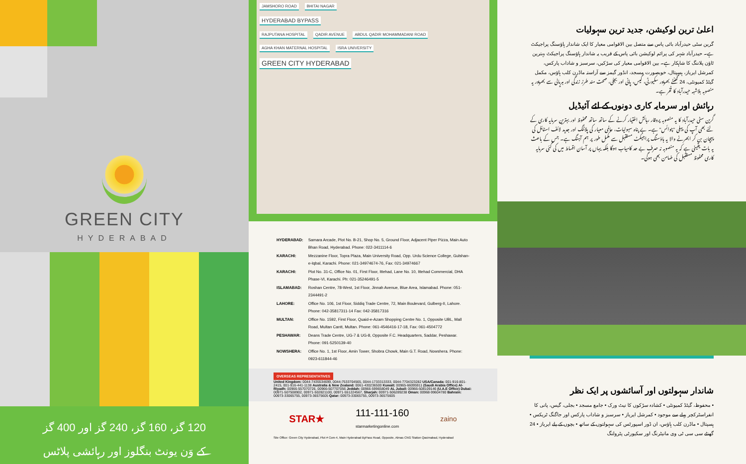GREEN CITY
HYDERABAD
120 گز، 160 گز، 240 گز اور 400 گز
کے وَن یونٹ بنگلوز اور رہائشی پلاٹس
JAMSHORO ROAD BHITAI NAGAR
HYDERABAD BYPASS
RAJPUTANA HOSPITAL QADIR AVENUE ABDUL QADIR MOHAMMADANI ROAD
AGHA KHAN MATERNAL HOSPITAL ISRA UNIVERSITY
GREEN CITY HYDERABAD
| HYDERABAD: | Samara Arcade, Plot No. B-21, Shop No. 5, Ground Floor, Adjacent Piper Pizza, Main Auto Bhan Road, Hyderabad. Phone: 022-3411114-6 |
| KARACHI: | Mezzanine Floor, Topra Plaza, Main University Road, Opp. Urdu Science College, Gulshan-e-Iqbal, Karachi. Phone: 021-34974674-76, Fax: 021-34974667 |
| KARACHI: | Plot No. 31-C, Office No. 01, First Floor, Ittehad, Lane No. 10, Ittehad Commercial, DHA Phase-VI, Karachi. Ph: 021-35246491-5 |
| ISLAMABAD: | Roshan Centre, 78-West, 1st Floor, Jinnah Avenue, Blue Area, Islamabad. Phone: 051-2344491-2 |
| LAHORE: | Office No. 106, 1st Floor, Siddiq Trade Centre, 72, Main Boulevard, Gulberg-II, Lahore. Phone: 042-35817311-14 Fax: 042-35817316 |
| MULTAN: | Office No. 1592, First Floor, Quaid-e-Azam Shopping Centre No. 1, Opposite UBL, Mall Road, Multan Cantt, Multan. Phone: 061-4546416-17-18, Fax: 061-4504772 |
| PESHAWAR: | Deans Trade Centre, UG-7 & UG-8, Opposite F.C. Headquarters, Saddar, Peshawar. Phone: 091-5250139-40 |
| NOWSHERA: | Office No. 1, 1st Floor, Amin Tower, Shobra Chowk, Main G.T. Road, Nowshera. Phone: 0923-611844-46 |
OVERSEAS REPRESENTATIVES
United Kingdom: 0044-7435534699, 0044-7533704565, 0044-1733313333, 0044-7704323282 USA/Canada: 001-916-801-2415, 001-916-441-1138 Australia & New Zealand: 0061-430236500 Kuwait: 00965-66095911 (Saudi Arabia Office) Al-Riyadh: 00966-557070726, 00966-507707056 Jeddah: 00966-599658049 AL Jubail: 00966-508109146 (U.A.E Office) Dubai: 00971-507508902, 00971-502821100, 00971-551224567, Sharjah: 00971-506289238 Oman: 00968-99604780 Bahrain: 00973-33065755, 00973-36575605 Qatar: 00973-33065755, 00973-36575605
STAR★ 111-111-160
starmarketingonline.com zaino
Site Office: Green City Hyderabad, Plot # Com-4, Main Hyderabad ByPass Road, Opposite, Almas CNG Station Qasimabad, Hyderabad
اعلیٰ ترین لوکیشن، جدید ترین سہولیات
گرین سٹی حیدرآباد بائی پاس سے متصل بین الاقوامی معیار کا ایک شاندار ہاؤسنگ پراجیکٹ ہے۔ حیدرآباد شہر کی پرائم لوکیشن بائی پاس کے قریب یہ شاندار ہاؤسنگ پراجیکٹ بہترین ٹاؤن پلاننگ کا شاہکار ہے۔ بین الاقوامی معیار کی سڑکیں، سرسبز و شاداب پارکس، کمرشل ایریاز، ہسپتال، خوبصورت مسجد، انڈور گیمز سے آراستہ ماڈرن کلب ہاؤس، مکمل گیٹڈ کمیونٹی، 24 گھنٹے بھرپور سکیورٹی، گیس، پانی اور بجلی، صحت مند طرز زندگی اور ہریالی سے بھرپور یہ منصوبہ بلاشبہ حیدرآباد کا فخر ہے۔
رہائش اور سرمایہ کاری دونوں کے لئے آئیڈیل
گرین سٹی حیدرآباد کا یہ منصوبہ پروقار رہائش اختیار کرنے کے ساتھ ساتھ محفوظ اور بہترین سرمایہ کاری کے لئے بھی آپ کی پہلی "چوائس" ہے۔ بے پناہ سہولیات، عالمی معیار کی پلاننگ اور جدید لائف اسٹائل کی پہچان بن کر ابھرنے والا یہ ہاؤسنگ پراجیکٹ مستقبل سے مکمل طور پر ہم آہنگ ہے۔ جس کے باعث یہ بات یقینی ہے کہ یہ منصوبہ نہ صرف بے حد کامیاب ہوگا بلکہ یہاں پر آسان اقساط میں کی گئی سرمایہ کاری محفوظ مستقبل کی ضامن بھی ہوگی۔
شاندار سہولتوں اور آسائشوں پر ایک نظر
• محفوظ، گیٹڈ کمیونٹی • کشادہ سڑکوں کا نیٹ ورک • جامع مسجد • بجلی، گیس، پانی کا انفراسٹرکچر پہلے سے موجود • کمرشل ایریاز • سرسبز و شاداب پارکس اور جاگنگ ٹریکس • ہسپتال • ماڈرن کلب ہاؤس، ان ڈور اسپورٹس کی سہولتوں کے ساتھ • بچوں کے پلے ایریاز • 24 گھنٹے سی سی ٹی وی مانیٹرنگ اور سکیورٹی پٹرولنگ